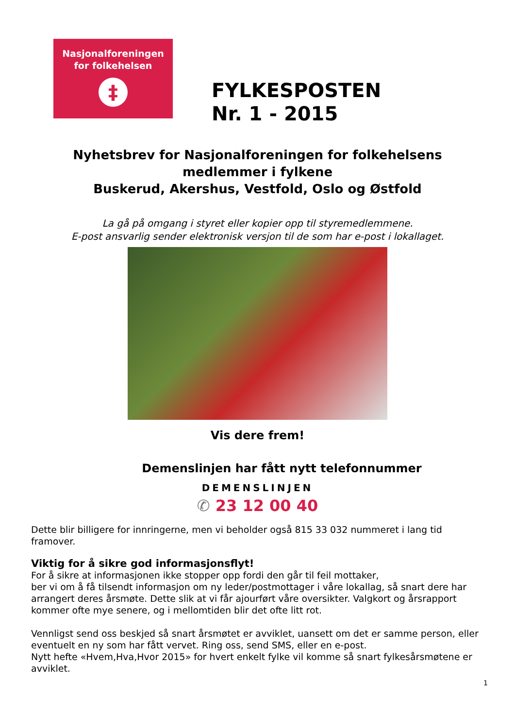Nasjonalforeningen
for folkehelsen
‡
FYLKESPOSTEN
Nr. 1 - 2015
Nyhetsbrev for Nasjonalforeningen for folkehelsens medlemmer i fylkene
Buskerud, Akershus, Vestfold, Oslo og Østfold
La gå på omgang i styret eller kopier opp til styremedlemmene.
E-post ansvarlig sender elektronisk versjon til de som har e-post i lokallaget.
Vis dere frem!
Demenslinjen har fått nytt telefonnummer
DEMENSLINJEN
✆ 23 12 00 40
Dette blir billigere for innringerne, men vi beholder også 815 33 032 nummeret i lang tid framover.
Viktig for å sikre god informasjonsflyt!
For å sikre at informasjonen ikke stopper opp fordi den går til feil mottaker,
ber vi om å få tilsendt informasjon om ny leder/postmottager i våre lokallag, så snart dere har arrangert deres årsmøte. Dette slik at vi får ajourført våre oversikter. Valgkort og årsrapport kommer ofte mye senere, og i mellomtiden blir det ofte litt rot.
Vennligst send oss beskjed så snart årsmøtet er avviklet, uansett om det er samme person, eller eventuelt en ny som har fått vervet. Ring oss, send SMS, eller en e-post.
Nytt hefte «Hvem,Hva,Hvor 2015» for hvert enkelt fylke vil komme så snart fylkesårsmøtene er avviklet.
1